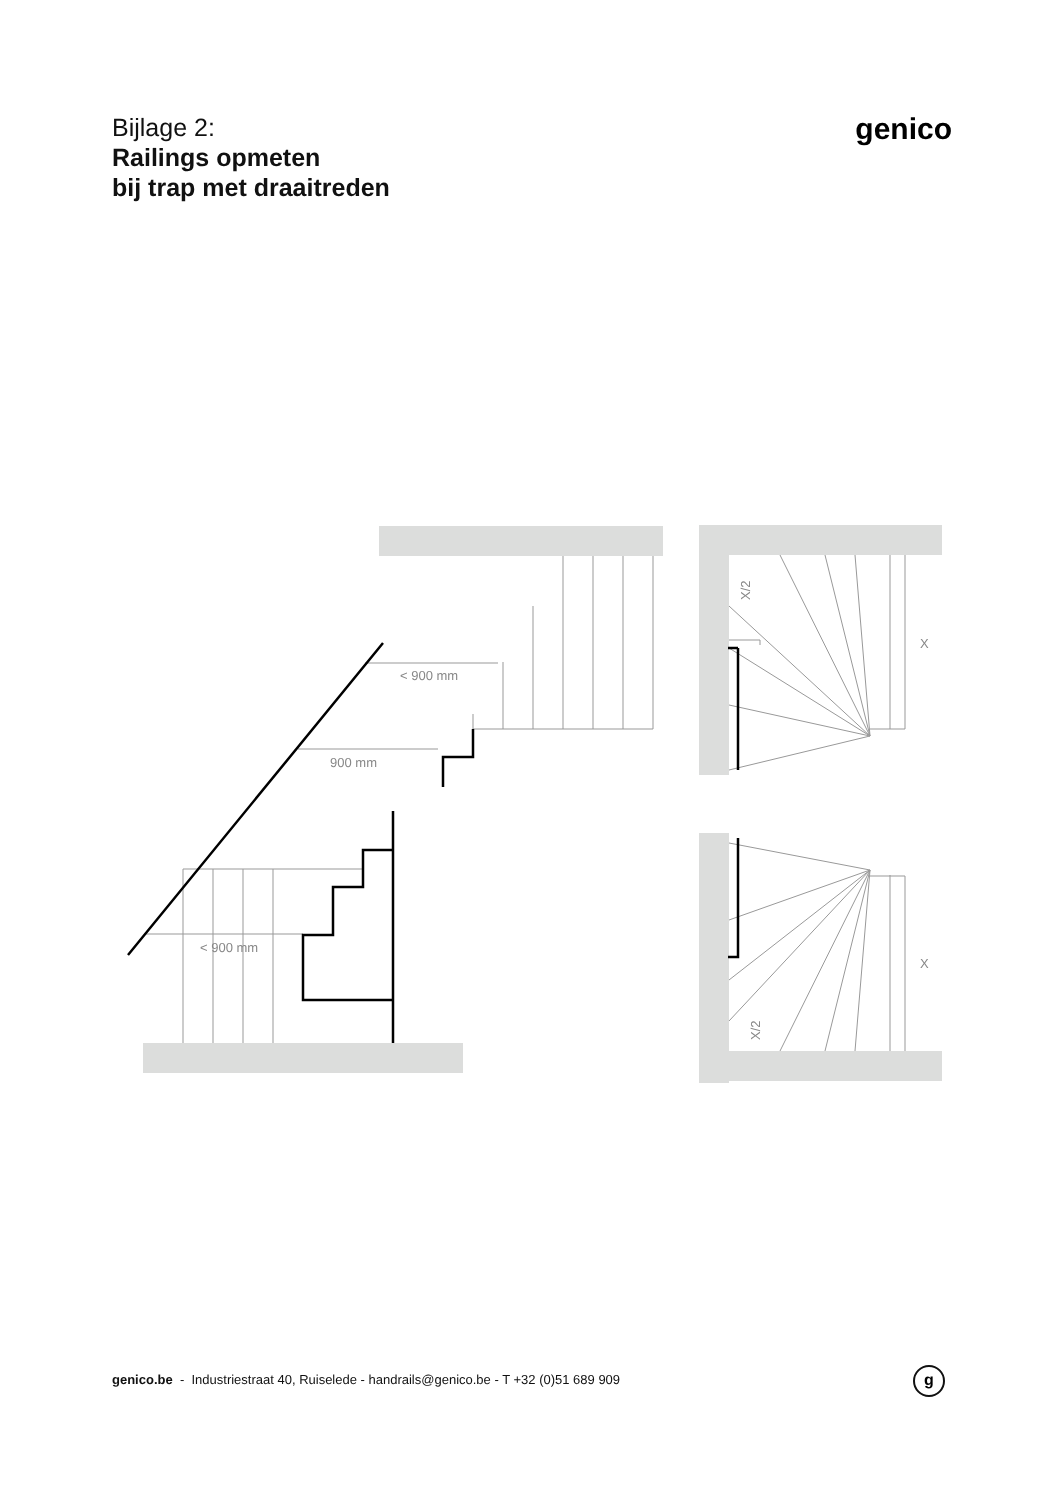Bijlage 2:
Railings opmeten
bij trap met draaitreden
genico
< 900 mm
900 mm
< 900 mm
X
X
X/2
X/2
genico.be - Industriestraat 40, Ruiselede - handrails@genico.be - T +32 (0)51 689 909
g